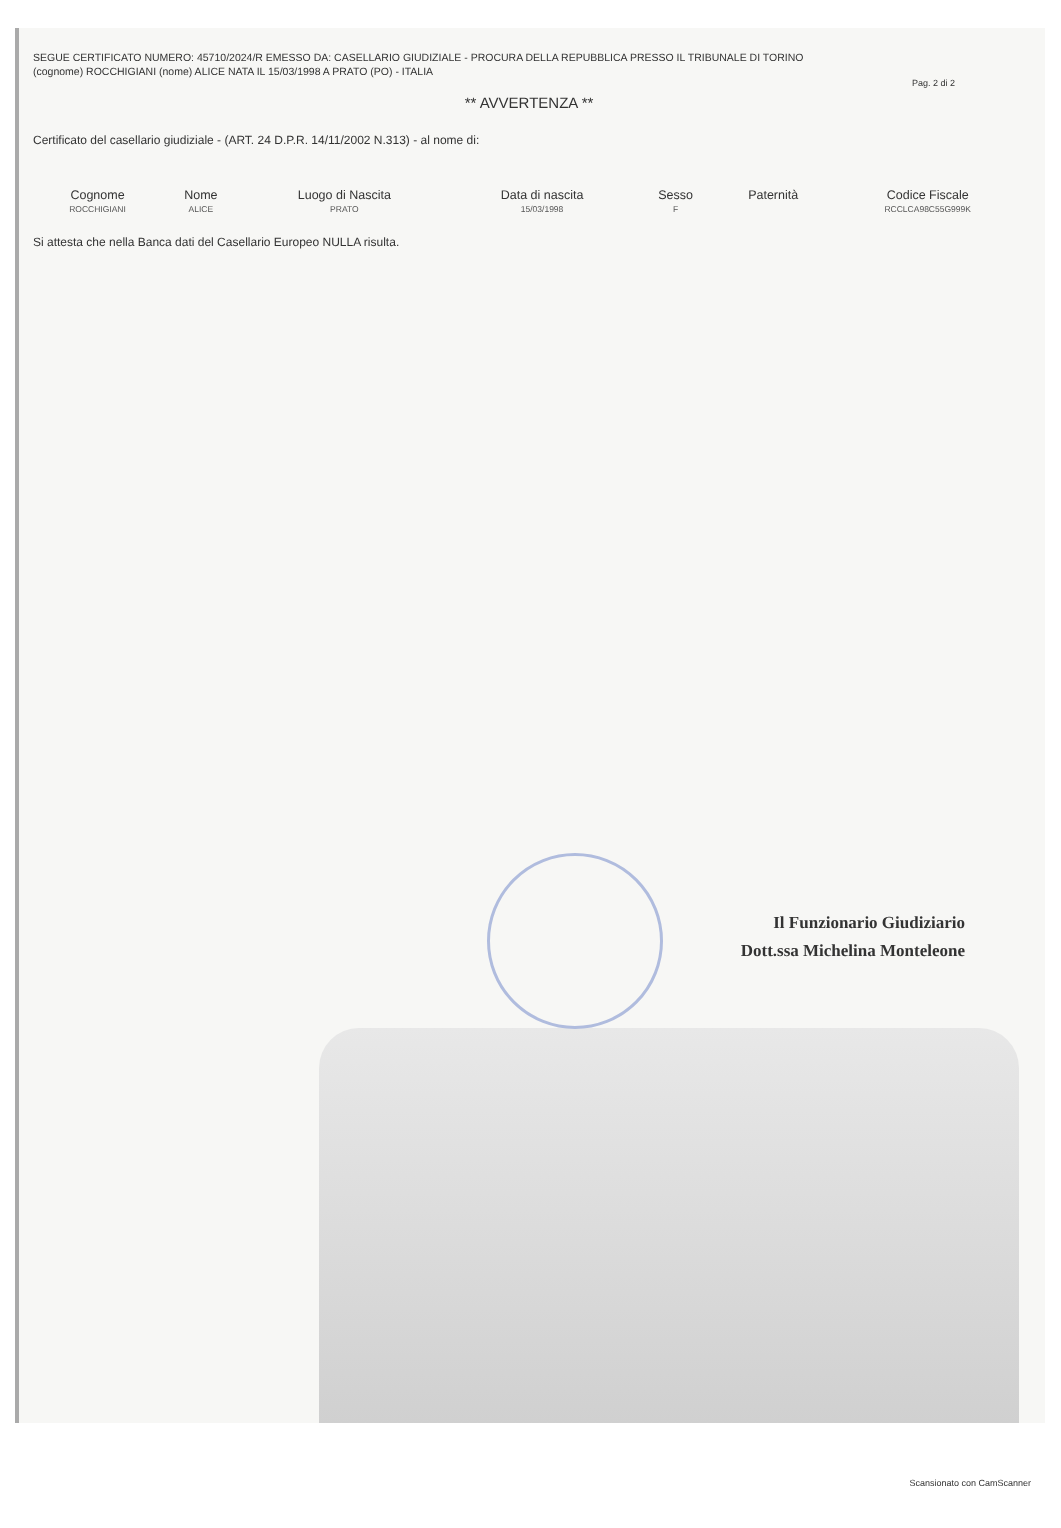SEGUE CERTIFICATO NUMERO: 45710/2024/R EMESSO DA: CASELLARIO GIUDIZIALE - PROCURA DELLA REPUBBLICA PRESSO IL TRIBUNALE DI TORINO
(cognome) ROCCHIGIANI (nome) ALICE NATA IL 15/03/1998 A PRATO (PO) - ITALIA
Pag. 2 di 2
** AVVERTENZA **
Certificato del casellario giudiziale - (ART. 24 D.P.R. 14/11/2002 N.313) - al nome di:
| Cognome | Nome | Luogo di Nascita | Data di nascita | Sesso | Paternità | Codice Fiscale |
| --- | --- | --- | --- | --- | --- | --- |
| ROCCHIGIANI | ALICE | PRATO | 15/03/1998 | F | | RCCLCA98C55G999K |
Si attesta che nella Banca dati del Casellario Europeo NULLA risulta.
Il Funzionario Giudiziario
Dott.ssa Michelina Monteleone
Scansionato con CamScanner